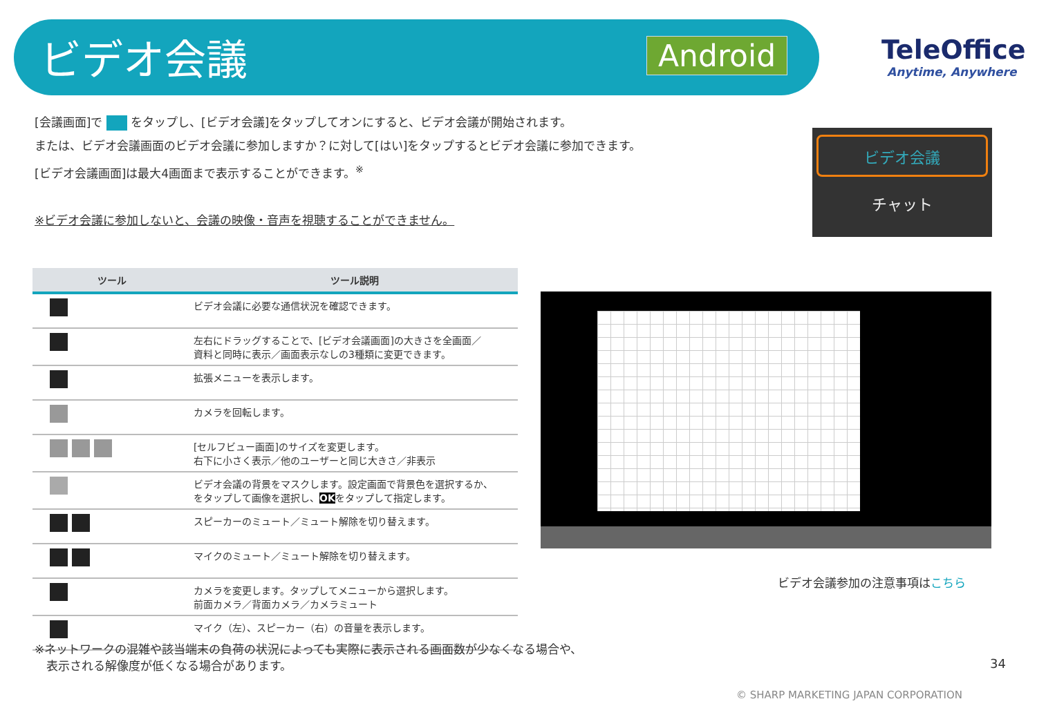ビデオ会議 Android TeleOffice
Anytime, Anywhere
[会議画面]で をタップし、[ビデオ会議]をタップしてオンにすると、ビデオ会議が開始されます。
または、ビデオ会議画面のビデオ会議に参加しますか？に対して[はい]をタップするとビデオ会議に参加できます。
[ビデオ会議画面]は最大4画面まで表示することができます。<sup>※</sup>
※ビデオ会議に参加しないと、会議の映像・音声を視聴することができません。
ビデオ会議
チャット
| ツール | ツール説明 |
| --- | --- |
| | ビデオ会議に必要な通信状況を確認できます。 |
| | 左右にドラッグすることで、[ビデオ会議画面]の大きさを全画面／ 資料と同時に表示／画面表示なしの3種類に変更できます。 |
| | 拡張メニューを表示します。 |
| | カメラを回転します。 |
| | [セルフビュー画面]のサイズを変更します。 右下に小さく表示／他のユーザーと同じ大きさ／非表示 |
| | ビデオ会議の背景をマスクします。設定画面で背景色を選択するか、 をタップして画像を選択し、 OK をタップして指定します。 |
| | スピーカーのミュート／ミュート解除を切り替えます。 |
| | マイクのミュート／ミュート解除を切り替えます。 |
| | カメラを変更します。タップしてメニューから選択します。 前面カメラ／背面カメラ／カメラミュート |
| | マイク（左）、スピーカー（右）の音量を表示します。 |
ビデオ会議参加の注意事項はこちら
※ネットワークの混雑や該当端末の負荷の状況によっても実際に表示される画面数が少なくなる場合や、
　表示される解像度が低くなる場合があります。
34
© SHARP MARKETING JAPAN CORPORATION